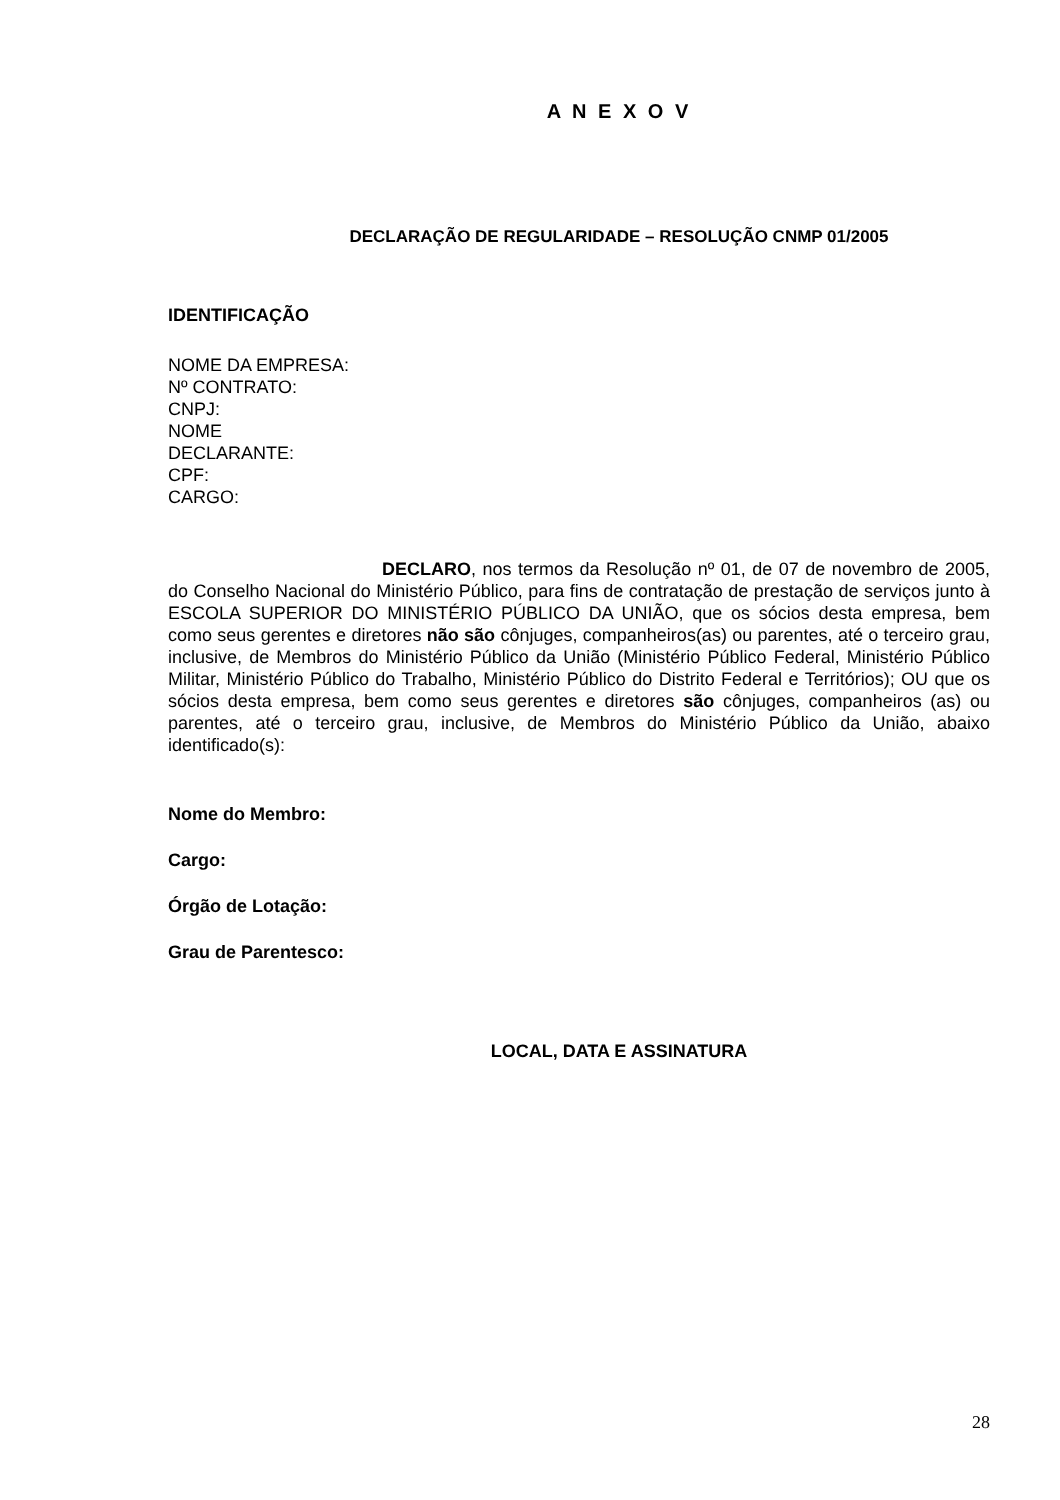A N E X O V
DECLARAÇÃO DE REGULARIDADE – RESOLUÇÃO CNMP 01/2005
IDENTIFICAÇÃO
NOME DA EMPRESA:
Nº CONTRATO:
CNPJ:
NOME
DECLARANTE:
CPF:
CARGO:
DECLARO, nos termos da Resolução nº 01, de 07 de novembro de 2005, do Conselho Nacional do Ministério Público, para fins de contratação de prestação de serviços junto à ESCOLA SUPERIOR DO MINISTÉRIO PÚBLICO DA UNIÃO, que os sócios desta empresa, bem como seus gerentes e diretores não são cônjuges, companheiros(as) ou parentes, até o terceiro grau, inclusive, de Membros do Ministério Público da União (Ministério Público Federal, Ministério Público Militar, Ministério Público do Trabalho, Ministério Público do Distrito Federal e Territórios); OU que os sócios desta empresa, bem como seus gerentes e diretores são cônjuges, companheiros (as) ou parentes, até o terceiro grau, inclusive, de Membros do Ministério Público da União, abaixo identificado(s):
Nome do Membro:
Cargo:
Órgão de Lotação:
Grau de Parentesco:
LOCAL, DATA E ASSINATURA
28